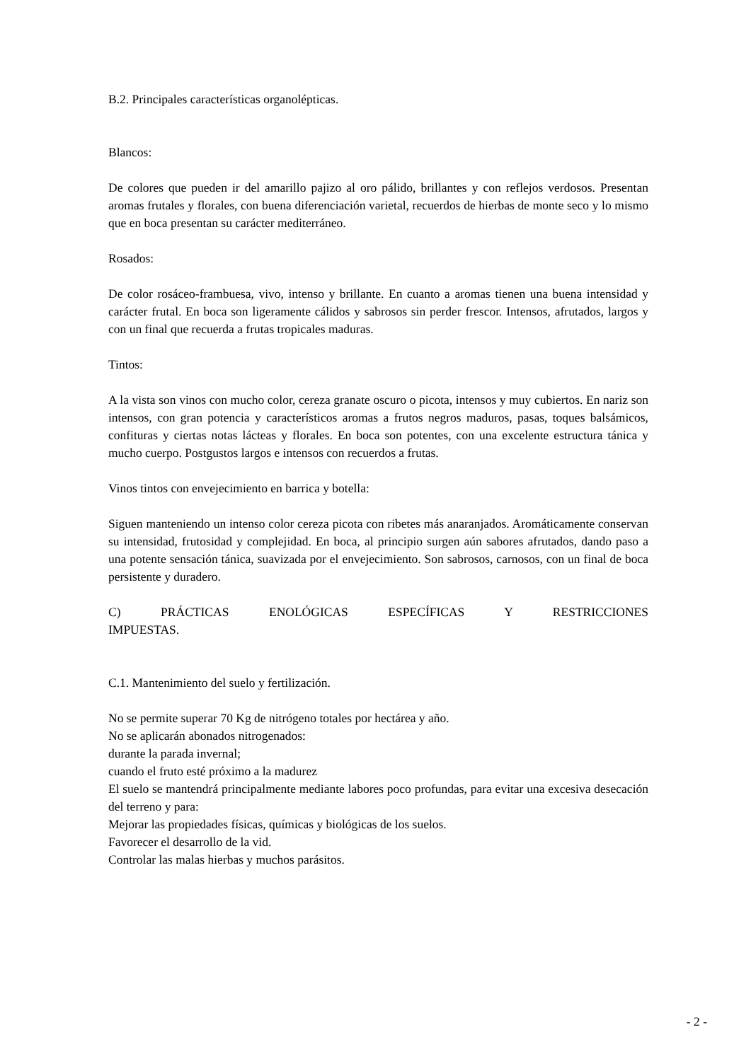B.2. Principales características organolépticas.
Blancos:
De colores que pueden ir del amarillo pajizo al oro pálido, brillantes y con reflejos verdosos. Presentan aromas frutales y florales, con buena diferenciación varietal, recuerdos de hierbas de monte seco y lo mismo que en boca presentan su carácter mediterráneo.
Rosados:
De color rosáceo-frambuesa, vivo, intenso y brillante. En cuanto a aromas tienen una buena intensidad y carácter frutal. En boca son ligeramente cálidos y sabrosos sin perder frescor. Intensos, afrutados, largos y con un final que recuerda a frutas tropicales maduras.
Tintos:
A la vista son vinos con mucho color, cereza granate oscuro o picota, intensos y muy cubiertos. En nariz son intensos, con gran potencia y característicos aromas a frutos negros maduros, pasas, toques balsámicos, confituras y ciertas notas lácteas y florales. En boca son potentes, con una excelente estructura tánica y mucho cuerpo. Postgustos largos e intensos con recuerdos a frutas.
Vinos tintos con envejecimiento en barrica y botella:
Siguen manteniendo un intenso color cereza picota con ribetes más anaranjados. Aromáticamente conservan su intensidad, frutosidad y complejidad. En boca, al principio surgen aún sabores afrutados, dando paso a una potente sensación tánica, suavizada por el envejecimiento. Son sabrosos, carnosos, con un final de boca persistente y duradero.
C) PRÁCTICAS ENOLÓGICAS ESPECÍFICAS Y RESTRICCIONES
IMPUESTAS.
C.1. Mantenimiento del suelo y fertilización.
No se permite superar 70 Kg de nitrógeno totales por hectárea y año.
No se aplicarán abonados nitrogenados:
durante la parada invernal;
cuando el fruto esté próximo a la madurez
El suelo se mantendrá principalmente mediante labores poco profundas, para evitar una excesiva desecación del terreno y para:
Mejorar las propiedades físicas, químicas y biológicas de los suelos.
Favorecer el desarrollo de la vid.
Controlar las malas hierbas y muchos parásitos.
- 2 -